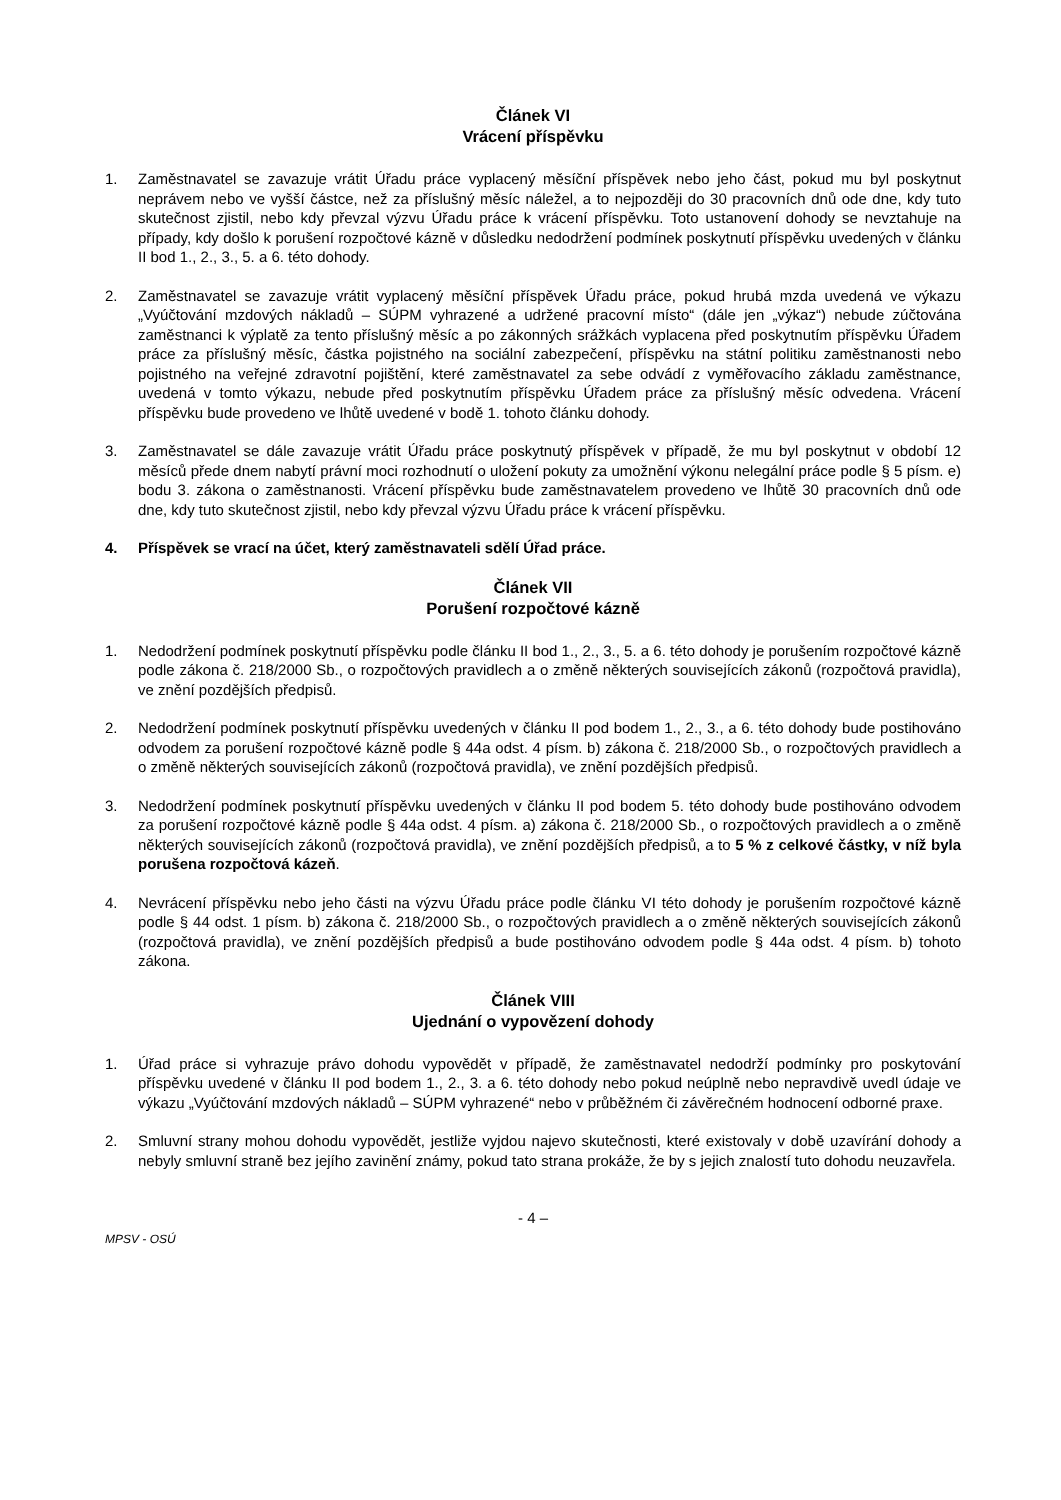Článek VI
Vrácení příspěvku
1. Zaměstnavatel se zavazuje vrátit Úřadu práce vyplacený měsíční příspěvek nebo jeho část, pokud mu byl poskytnut neprávem nebo ve vyšší částce, než za příslušný měsíc náležel, a to nejpozději do 30 pracovních dnů ode dne, kdy tuto skutečnost zjistil, nebo kdy převzal výzvu Úřadu práce k vrácení příspěvku. Toto ustanovení dohody se nevztahuje na případy, kdy došlo k porušení rozpočtové kázně v důsledku nedodržení podmínek poskytnutí příspěvku uvedených v článku II bod 1., 2., 3., 5. a 6. této dohody.
2. Zaměstnavatel se zavazuje vrátit vyplacený měsíční příspěvek Úřadu práce, pokud hrubá mzda uvedená ve výkazu „Vyúčtování mzdových nákladů – SÚPM vyhrazené a udržené pracovní místo“ (dále jen „výkaz“) nebude zúčtována zaměstnanci k výplatě za tento příslušný měsíc a po zákonných srážkách vyplacena před poskytnutím příspěvku Úřadem práce za příslušný měsíc, částka pojistného na sociální zabezpečení, příspěvku na státní politiku zaměstnanosti nebo pojistného na veřejné zdravotní pojištění, které zaměstnavatel za sebe odvádí z vyměřovacího základu zaměstnance, uvedená v tomto výkazu, nebude před poskytnutím příspěvku Úřadem práce za příslušný měsíc odvedena. Vrácení příspěvku bude provedeno ve lhůtě uvedené v bodě 1. tohoto článku dohody.
3. Zaměstnavatel se dále zavazuje vrátit Úřadu práce poskytnutý příspěvek v případě, že mu byl poskytnut v období 12 měsíců přede dnem nabytí právní moci rozhodnutí o uložení pokuty za umožnění výkonu nelegální práce podle § 5 písm. e) bodu 3. zákona o zaměstnanosti. Vrácení příspěvku bude zaměstnavatelem provedeno ve lhůtě 30 pracovních dnů ode dne, kdy tuto skutečnost zjistil, nebo kdy převzal výzvu Úřadu práce k vrácení příspěvku.
4. Příspěvek se vrací na účet, který zaměstnavateli sdělí Úřad práce.
Článek VII
Porušení rozpočtové kázně
1. Nedodržení podmínek poskytnutí příspěvku podle článku II bod 1., 2., 3., 5. a 6. této dohody je porušením rozpočtové kázně podle zákona č. 218/2000 Sb., o rozpočtových pravidlech a o změně některých souvisejících zákonů (rozpočtová pravidla), ve znění pozdějších předpisů.
2. Nedodržení podmínek poskytnutí příspěvku uvedených v článku II pod bodem 1., 2., 3., a 6. této dohody bude postihováno odvodem za porušení rozpočtové kázně podle § 44a odst. 4 písm. b) zákona č. 218/2000 Sb., o rozpočtových pravidlech a o změně některých souvisejících zákonů (rozpočtová pravidla), ve znění pozdějších předpisů.
3. Nedodržení podmínek poskytnutí příspěvku uvedených v článku II pod bodem 5. této dohody bude postihováno odvodem za porušení rozpočtové kázně podle § 44a odst. 4 písm. a) zákona č. 218/2000 Sb., o rozpočtových pravidlech a o změně některých souvisejících zákonů (rozpočtová pravidla), ve znění pozdějších předpisů, a to 5 % z celkové částky, v níž byla porušena rozpočtová kázeň.
4. Nevrácení příspěvku nebo jeho části na výzvu Úřadu práce podle článku VI této dohody je porušením rozpočtové kázně podle § 44 odst. 1 písm. b) zákona č. 218/2000 Sb., o rozpočtových pravidlech a o změně některých souvisejících zákonů (rozpočtová pravidla), ve znění pozdějších předpisů a bude postihováno odvodem podle § 44a odst. 4 písm. b) tohoto zákona.
Článek VIII
Ujednání o vypovězení dohody
1. Úřad práce si vyhrazuje právo dohodu vypovědět v případě, že zaměstnavatel nedodrží podmínky pro poskytování příspěvku uvedené v článku II pod bodem 1., 2., 3. a 6. této dohody nebo pokud neúplně nebo nepravdivě uvedl údaje ve výkazu „Vyúčtování mzdových nákladů – SÚPM vyhrazené“ nebo v průběžném či závěrečném hodnocení odborné praxe.
2. Smluvní strany mohou dohodu vypovědět, jestliže vyjdou najevo skutečnosti, které existovaly v době uzavírání dohody a nebyly smluvní straně bez jejího zavinění známy, pokud tato strana prokáže, že by s jejich znalostí tuto dohodu neuzavřela.
- 4 –
MPSV - OSÚ